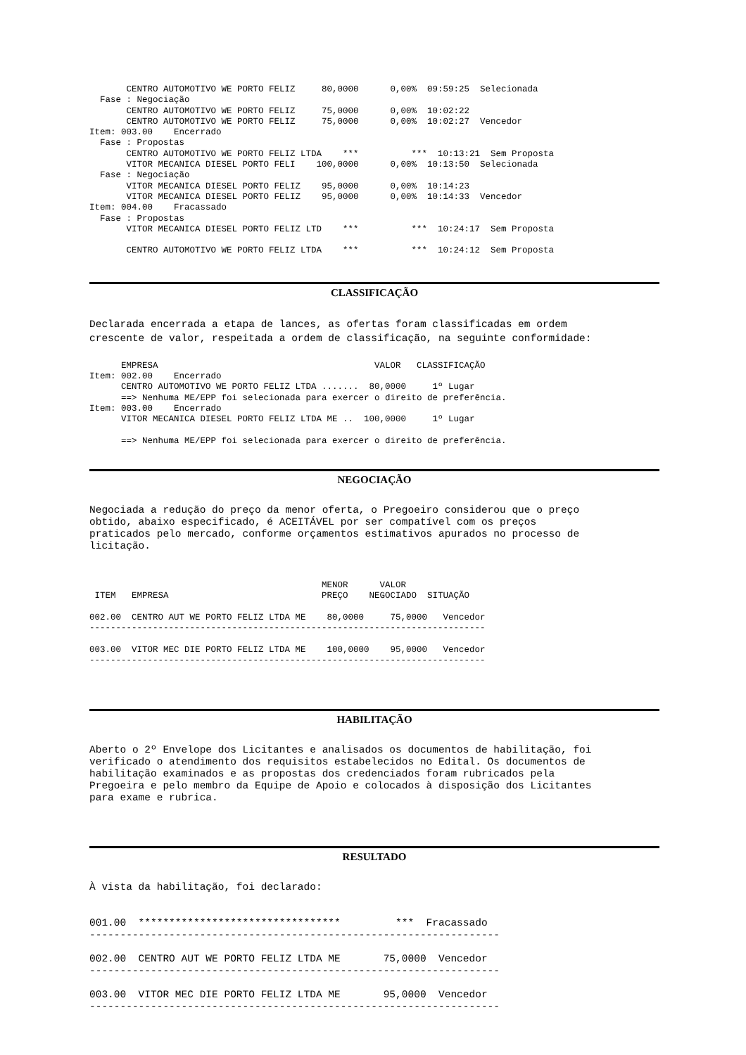CENTRO AUTOMOTIVO WE PORTO FELIZ     80,0000      0,00%  09:59:25  Selecionada
  Fase : Negociação
       CENTRO AUTOMOTIVO WE PORTO FELIZ     75,0000      0,00%  10:02:22
       CENTRO AUTOMOTIVO WE PORTO FELIZ     75,0000      0,00%  10:02:27  Vencedor
Item: 003.00    Encerrado
  Fase : Propostas
       CENTRO AUTOMOTIVO WE PORTO FELIZ LTDA    ***          ***  10:13:21  Sem Proposta
       VITOR MECANICA DIESEL PORTO FELI    100,0000      0,00%  10:13:50  Selecionada
  Fase : Negociação
       VITOR MECANICA DIESEL PORTO FELIZ    95,0000      0,00%  10:14:23
       VITOR MECANICA DIESEL PORTO FELIZ    95,0000      0,00%  10:14:33  Vencedor
Item: 004.00    Fracassado
  Fase : Propostas
       VITOR MECANICA DIESEL PORTO FELIZ LTD    ***          ***  10:24:17  Sem Proposta

       CENTRO AUTOMOTIVO WE PORTO FELIZ LTDA    ***          ***  10:24:12  Sem Proposta
CLASSIFICAÇÃO
Declarada encerrada a etapa de lances, as ofertas foram classificadas em ordem
crescente de valor, respeitada a ordem de classificação, na seguinte conformidade:
      EMPRESA                                         VALOR   CLASSIFICAÇÃO
Item: 002.00    Encerrado
      CENTRO AUTOMOTIVO WE PORTO FELIZ LTDA .......  80,0000     1º Lugar
      ==> Nenhuma ME/EPP foi selecionada para exercer o direito de preferência.
Item: 003.00    Encerrado
      VITOR MECANICA DIESEL PORTO FELIZ LTDA ME ..  100,0000     1º Lugar

      ==> Nenhuma ME/EPP foi selecionada para exercer o direito de preferência.
NEGOCIAÇÃO
Negociada a redução do preço da menor oferta, o Pregoeiro considerou que o preço
obtido, abaixo especificado, é ACEITÁVEL por ser compatível com os preços
praticados pelo mercado, conforme orçamentos estimativos apurados no processo de
licitação.
                                            MENOR      VALOR
 ITEM   EMPRESA                             PREÇO    NEGOCIADO  SITUAÇÃO

002.00  CENTRO AUT WE PORTO FELIZ LTDA ME    80,0000     75,0000   Vencedor
---------------------------------------------------------------------------

003.00  VITOR MEC DIE PORTO FELIZ LTDA ME    100,0000    95,0000   Vencedor
---------------------------------------------------------------------------
HABILITAÇÃO
Aberto o 2º Envelope dos Licitantes e analisados os documentos de habilitação, foi
verificado o atendimento dos requisitos estabelecidos no Edital. Os documentos de
habilitação examinados e as propostas dos credenciados foram rubricados pela
Pregoeira e pelo membro da Equipe de Apoio e colocados à disposição dos Licitantes
para exame e rubrica.
RESULTADO
À vista da habilitação, foi declarado:
001.00  *********************************         ***  Fracassado
-------------------------------------------------------------------

002.00  CENTRO AUT WE PORTO FELIZ LTDA ME       75,0000  Vencedor
-------------------------------------------------------------------

003.00  VITOR MEC DIE PORTO FELIZ LTDA ME       95,0000  Vencedor
-------------------------------------------------------------------